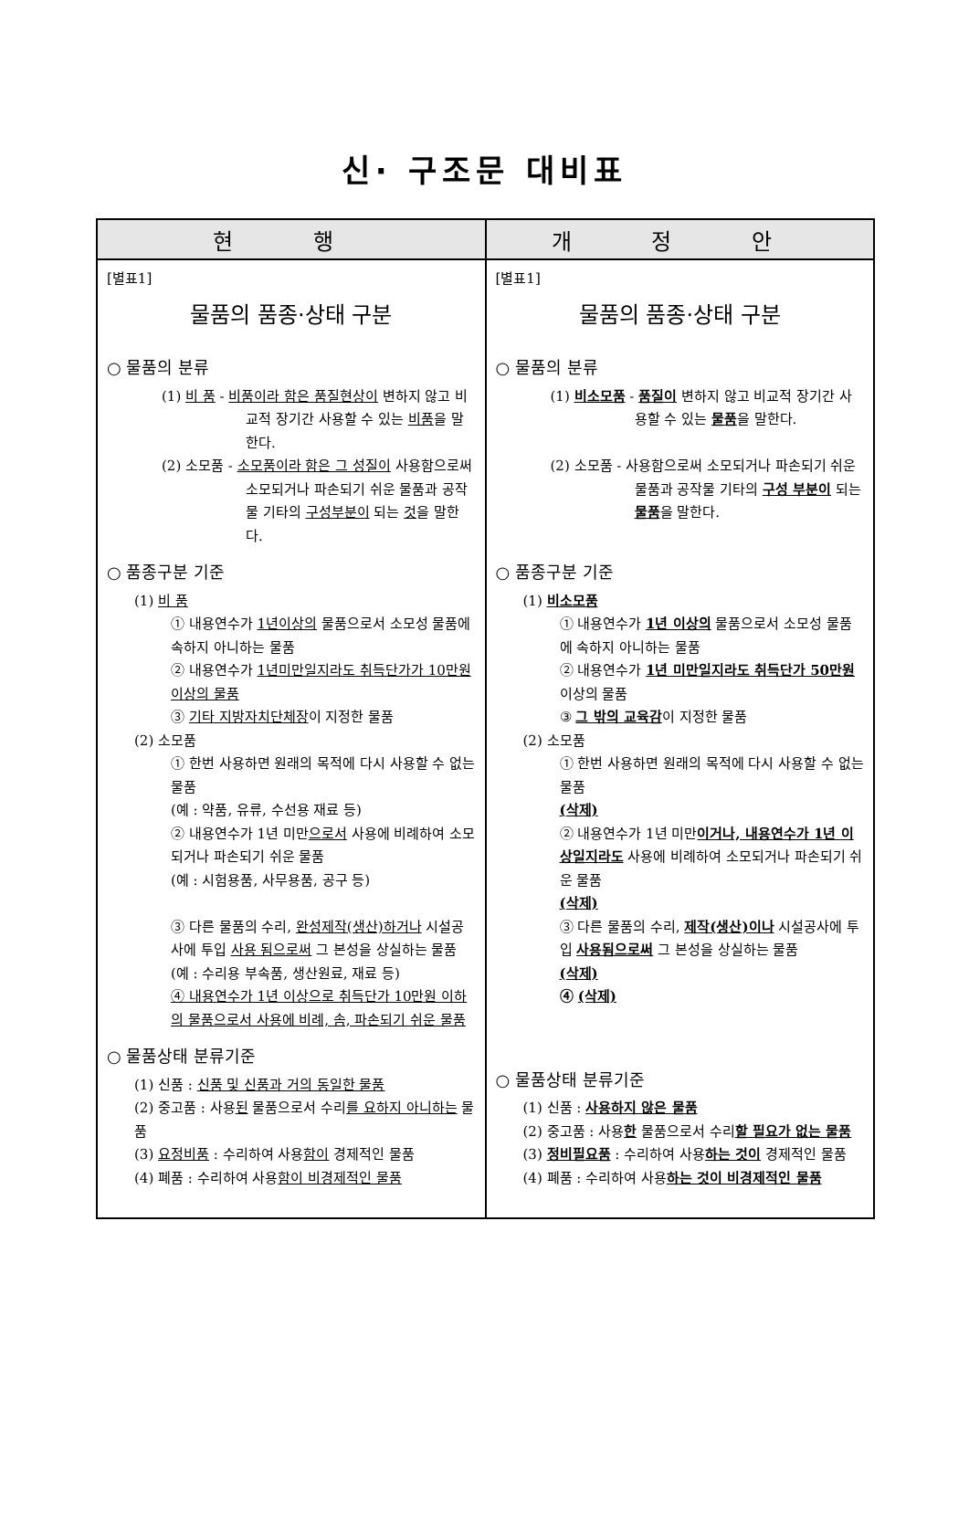신· 구조문 대비표
| 현 행 | 개 정 안 |
| --- | --- |
| [별표1] 물품의 품종·상태 구분 ○ 물품의 분류 (1) 비 품 - 비품이라 함은 품질현상이 변하지 않고 비교적 장기간 사용할 수 있는 비품 을 말한다. (2) 소모품 - 소모품이라 함은 그 성질이 사용함으로써 소모되거나 파손되기 쉬운 물품과 공작물 기타의 구성부분이 되는 것 을 말한다. ○ 품종구분 기준 (1) 비 품 ① 내용연수가 1년이상의 물품으로서 소모성 물품에 속하지 아니하는 물품 ② 내용연수가 1년미만일지라도 취득단가가 10만원 이상의 물품 ③ 기타 지방자치단체장 이 지정한 물품 (2) 소모품 ① 한번 사용하면 원래의 목적에 다시 사용할 수 없는 물품 (예 : 약품, 유류, 수선용 재료 등) ② 내용연수가 1년 미만 으로서 사용에 비례하여 소모되거나 파손되기 쉬운 물품 (예 : 시험용품, 사무용품, 공구 등) ③ 다른 물품의 수리, 완성제작(생산)하거나 시설공사에 투입 사용 됨으로써 그 본성을 상실하는 물품 (예 : 수리용 부속품, 생산원료, 재료 등) ④ 내용연수가 1년 이상으로 취득단가 10만원 이하의 물품으로서 사용에 비례, 솜, 파손되기 쉬운 물품 ○ 물품상태 분류기준 (1) 신품 : 신품 및 신품과 거의 동일한 물품 (2) 중고품 : 사용 된 물품으로서 수리 를 요하지 아니하는 물품 (3) 요정비품 : 수리하여 사용 함이 경제적인 물품 (4) 폐품 : 수리하여 사용 함이 비경제적인 물품 | [별표1] 물품의 품종·상태 구분 ○ 물품의 분류 (1) 비소모품 - 품질이 변하지 않고 비교적 장기간 사용할 수 있는 물품 을 말한다. (2) 소모품 - 사용함으로써 소모되거나 파손되기 쉬운 물품과 공작물 기타의 구성 부분이 되는 물품 을 말한다. ○ 품종구분 기준 (1) 비소모품 ① 내용연수가 1년 이상의 물품으로서 소모성 물품에 속하지 아니하는 물품 ② 내용연수가 1년 미만일지라도 취득단가 50만원 이상의 물품 ③ 그 밖의 교육감 이 지정한 물품 (2) 소모품 ① 한번 사용하면 원래의 목적에 다시 사용할 수 없는 물품 (삭제) ② 내용연수가 1년 미만 이거나, 내용연수가 1년 이상일지라도 사용에 비례하여 소모되거나 파손되기 쉬운 물품 (삭제) ③ 다른 물품의 수리, 제작(생산)이나 시설공사에 투입 사용됨으로써 그 본성을 상실하는 물품 (삭제) ④ (삭제) ○ 물품상태 분류기준 (1) 신품 : 사용하지 않은 물품 (2) 중고품 : 사용 한 물품으로서 수리 할 필요가 없는 물품 (3) 정비필요품 : 수리하여 사용 하는 것이 경제적인 물품 (4) 폐품 : 수리하여 사용 하는 것이 비경제적인 물품 |